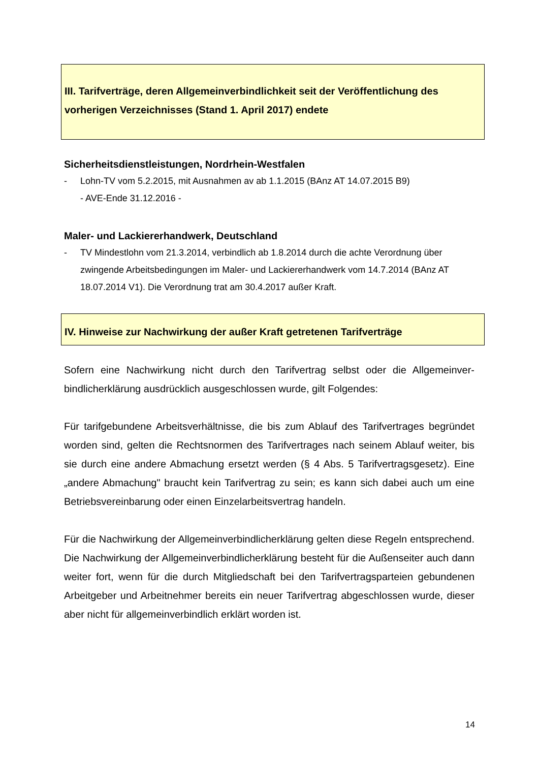III. Tarifverträge, deren Allgemeinverbindlichkeit seit der Veröffentlichung des vorherigen Verzeichnisses (Stand 1. April 2017) endete
Sicherheitsdienstleistungen, Nordrhein-Westfalen
- Lohn-TV vom 5.2.2015, mit Ausnahmen av ab 1.1.2015 (BAnz AT 14.07.2015 B9)
- AVE-Ende 31.12.2016 -
Maler- und Lackiererhandwerk, Deutschland
- TV Mindestlohn vom 21.3.2014, verbindlich ab 1.8.2014 durch die achte Verordnung über zwingende Arbeitsbedingungen im Maler- und Lackiererhandwerk vom 14.7.2014 (BAnz AT 18.07.2014 V1). Die Verordnung trat am 30.4.2017 außer Kraft.
IV. Hinweise zur Nachwirkung der außer Kraft getretenen Tarifverträge
Sofern eine Nachwirkung nicht durch den Tarifvertrag selbst oder die Allgemeinver­bindlicherklärung ausdrücklich ausgeschlossen wurde, gilt Folgendes:
Für tarifgebundene Arbeitsverhältnisse, die bis zum Ablauf des Tarifvertrages be­gründet worden sind, gelten die Rechtsnormen des Tarifvertrages nach seinem Ab­lauf weiter, bis sie durch eine andere Abmachung ersetzt werden (§ 4 Abs. 5 Tarif­vertragsgesetz). Eine „andere Abmachung" braucht kein Tarifvertrag zu sein; es kann sich dabei auch um eine Betriebsvereinbarung oder einen Einzelarbeitsvertrag han­deln.
Für die Nachwirkung der Allgemeinverbindlicherklärung gelten diese Regeln entspre­chend. Die Nachwirkung der Allgemeinverbindlicherklärung besteht für die Außensei­ter auch dann weiter fort, wenn für die durch Mitgliedschaft bei den Tarifvertragspar­teien gebundenen Arbeitgeber und Arbeitnehmer bereits ein neuer Tarifvertrag ab­geschlossen wurde, dieser aber nicht für allgemeinverbindlich erklärt worden ist.
14